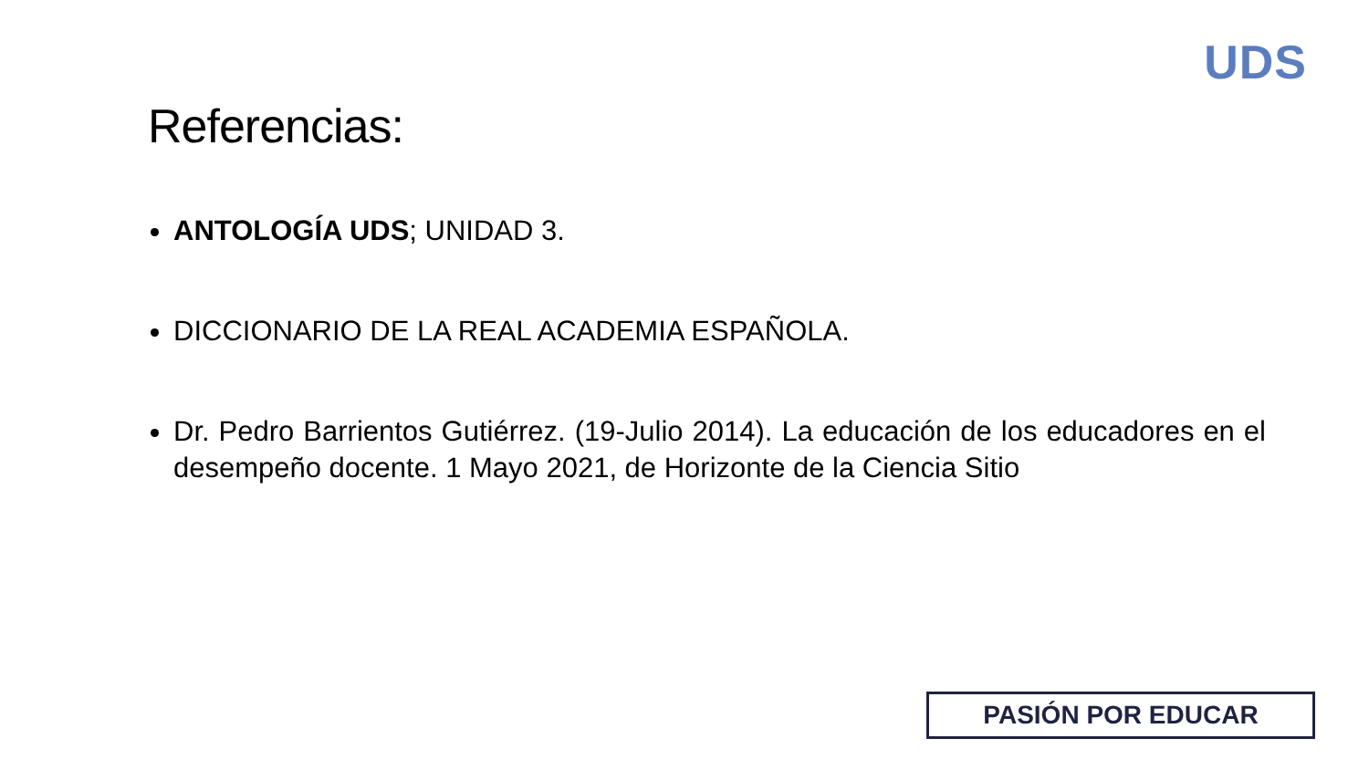UDS
Referencias:
ANTOLOGÍA UDS; UNIDAD 3.
DICCIONARIO DE LA REAL ACADEMIA ESPAÑOLA.
Dr. Pedro Barrientos Gutiérrez. (19-Julio 2014). La educación de los educadores en el desempeño docente. 1 Mayo 2021, de Horizonte de la Ciencia Sitio
PASIÓN POR EDUCAR